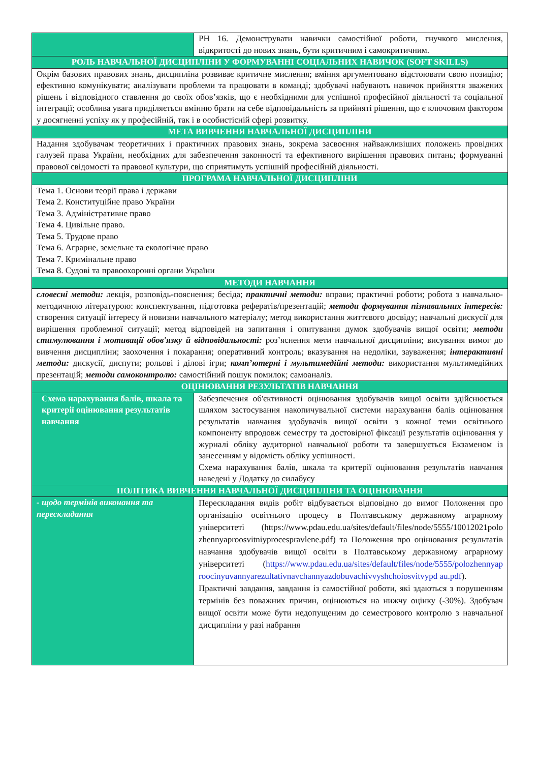| | РН 16. Демонструвати навички самостійної роботи, гнучкого мислення, відкритості до нових знань, бути критичним і самокритичним. |
| РОЛЬ НАВЧАЛЬНОЇ ДИСЦИПЛІНИ У ФОРМУВАННІ СОЦІАЛЬНИХ НАВИЧОК (SOFT SKILLS) | |
| Окрім базових правових знань, дисципліна розвиває критичне мислення; вміння аргументовано відстоювати свою позицію; ефективно комунікувати; аналізувати проблеми та працювати в команді; здобувачі набувають навичок прийняття зважених рішень і відповідного ставлення до своїх обов’язків, що є необхідними для успішної професійної діяльності та соціальної інтеграції; особлива увага приділяється вмінню брати на себе відповідальність за прийняті рішення, що є ключовим фактором у досягненні успіху як у професійній, так і в особистісній сфері розвитку. | |
| МЕТА ВИВЧЕННЯ НАВЧАЛЬНОЇ ДИСЦИПЛІНИ | |
| Надання здобувачам теоретичних і практичних правових знань, зокрема засвоєння найважливіших положень провідних галузей права України, необхідних для забезпечення законності та ефективного вирішення правових питань; формуванні правової свідомості та правової культури, що сприятимуть успішній професійній діяльності. | |
| ПРОГРАМА НАВЧАЛЬНОЇ ДИСЦИПЛІНИ | |
| Тема 1. Основи теорії права і держави Тема 2. Конституційне право України Тема 3. Адміністративне право Тема 4. Цивільне право. Тема 5. Трудове право Тема 6. Аграрне, земельне та екологічне право Тема 7. Кримінальне право Тема 8. Судові та правоохоронні органи України | |
| МЕТОДИ НАВЧАННЯ | |
| словесні методи: лекція, розповідь-пояснення; бесіда; практичні методи: вправи; практичні роботи; робота з навчально-методичною літературою: конспектування, підготовка рефератів/презентацій; методи формування пізнавальних інтересів: створення ситуації інтересу й новизни навчального матеріалу; метод використання життєвого досвіду; навчальні дискусії для вирішення проблемної ситуації; метод відповідей на запитання і опитування думок здобувачів вищої освіти; методи стимулювання і мотивації обов'язку й відповідальності: роз’яснення мети навчальної дисципліни; висування вимог до вивчення дисципліни; заохочення і покарання; оперативний контроль; вказування на недоліки, зауваження; інтерактивні методи: дискусії, диспути; рольові і ділові ігри; комп’ютерні і мультимедійні методи: використання мультимедійних презентацій; методи самоконтролю: самостійний пошук помилок; самоаналіз. | |
| ОЦІНЮВАННЯ РЕЗУЛЬТАТІВ НАВЧАННЯ | |
| Схема нарахування балів, шкала та критерії оцінювання результатів навчання | Забезпечення об'єктивності оцінювання здобувачів вищої освіти здійснюється шляхом застосування накопичувальної системи нарахування балів оцінювання результатів навчання здобувачів вищої освіти з кожної теми освітнього компоненту впродовж семестру та достовірної фіксації результатів оцінювання у журналі обліку аудиторної навчальної роботи та завершується Екзаменом із занесенням у відомість обліку успішності. Схема нарахування балів, шкала та критерії оцінювання результатів навчання наведені у Додатку до силабусу |
| ПОЛІТИКА ВИВЧЕННЯ НАВЧАЛЬНОЇ ДИСЦИПЛІНИ ТА ОЦІНЮВАННЯ | |
| - щодо термінів виконання та перескладання | Перескладання видів робіт відбувається відповідно до вимог Положення про організацію освітнього процесу в Полтавському державному аграрному університеті (https://www.pdau.edu.ua/sites/default/files/node/5555/10012021polo zhennyaproosvitniyprocespravlene.pdf) та Положення про оцінювання результатів навчання здобувачів вищої освіти в Полтавському державному аграрному університеті ( https://www.pdau.edu.ua/sites/default/files/node/5555/polozhennyap roocinyuvannyarezultativnavchannyazdobuvachivvyshchoiosvitvypd au.pdf ). Практичні завдання, завдання із самостійної роботи, які здаються з порушенням термінів без поважних причин, оцінюються на нижчу оцінку (-30%). Здобувач вищої освіти може бути недопущеним до семестрового контролю з навчальної дисципліни у разі набрання |